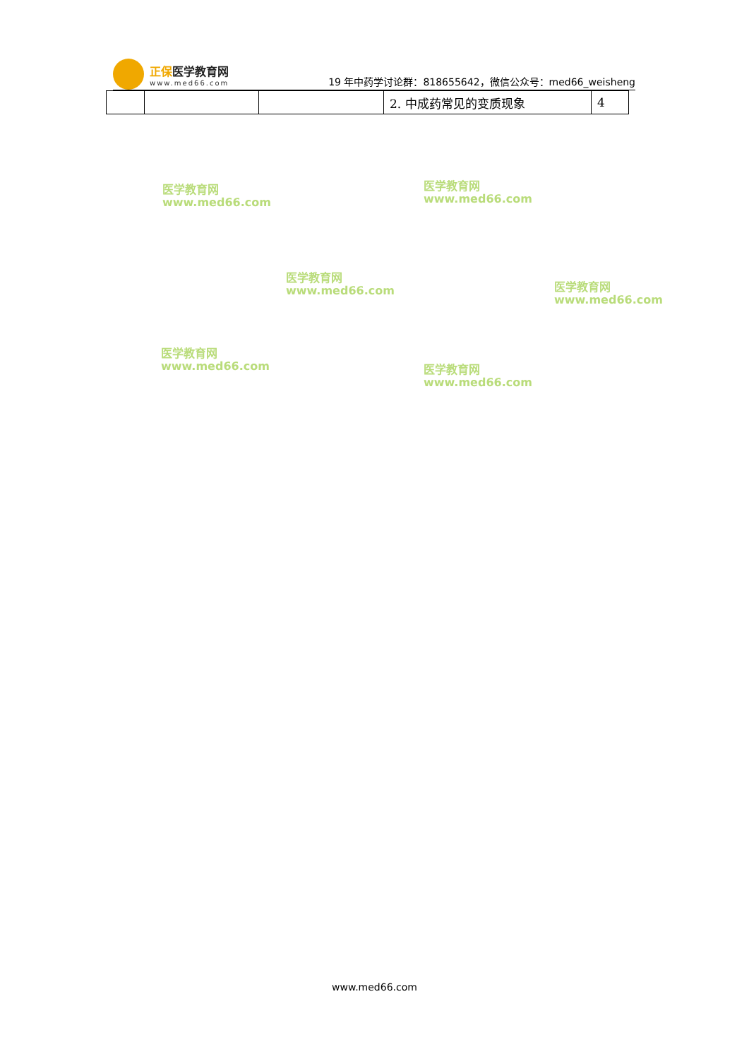正保医学教育网
www.med66.com
19 年中药学讨论群：818655642，微信公众号：med66_weisheng
| | | | 2. 中成药常见的变质现象 | 4 |
医学教育网
www.med66.com
医学教育网
www.med66.com
医学教育网
www.med66.com
医学教育网
www.med66.com
医学教育网
www.med66.com
医学教育网
www.med66.com
www.med66.com